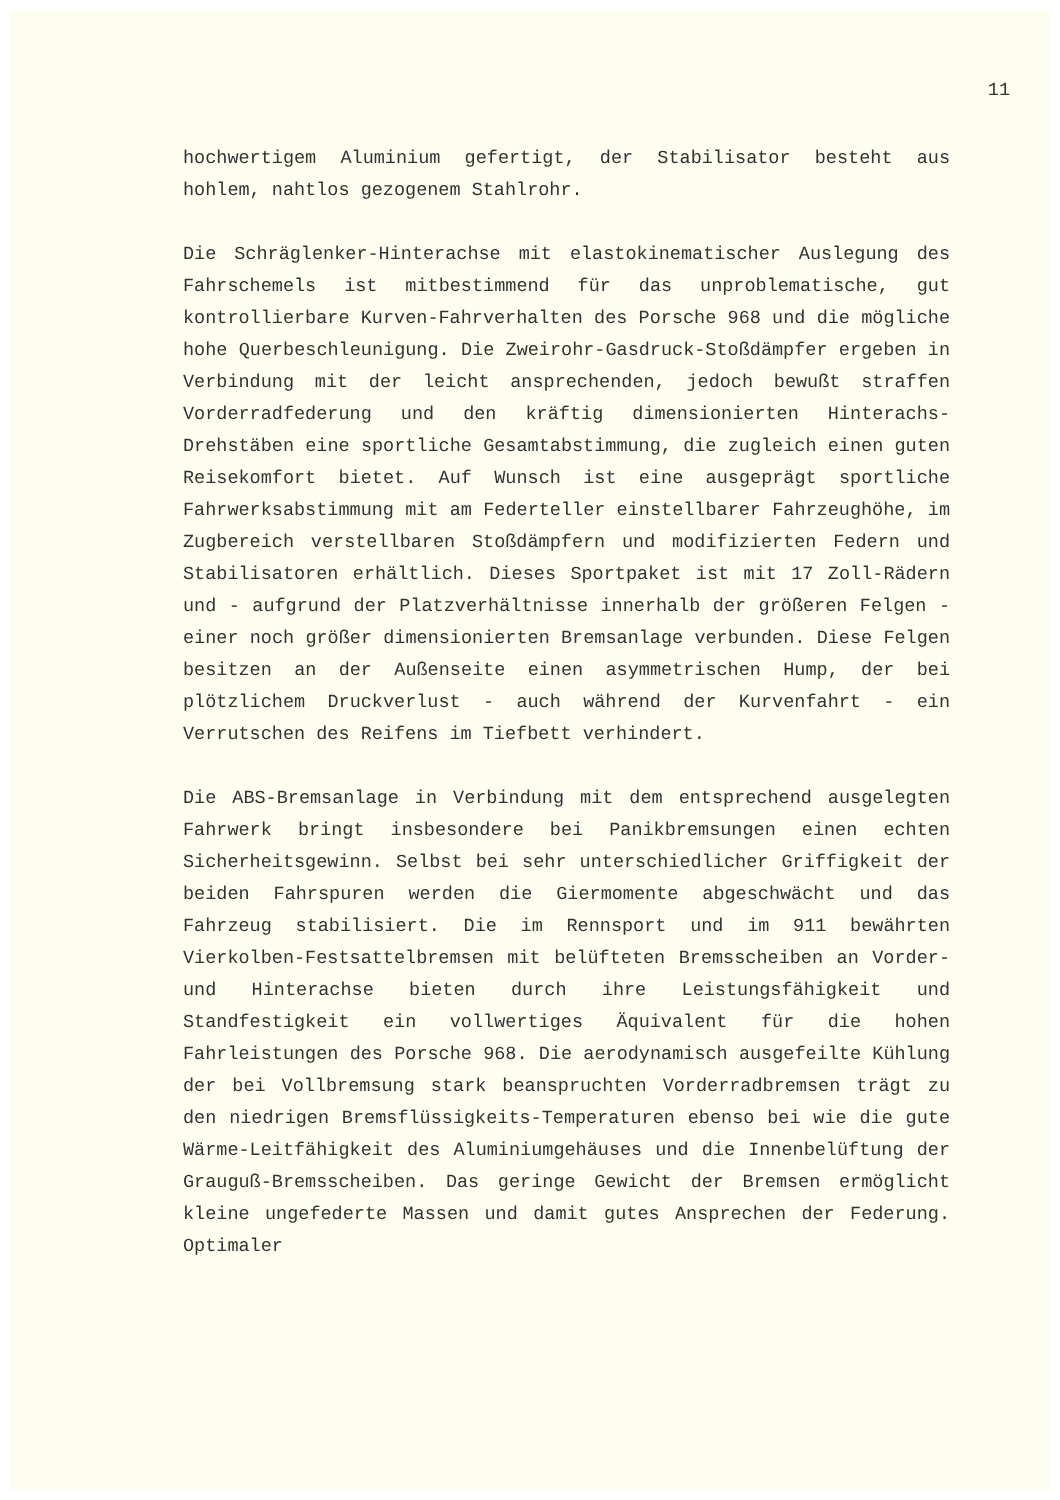11
hochwertigem Aluminium gefertigt, der Stabilisator besteht aus hohlem, nahtlos gezogenem Stahlrohr.
Die Schräglenker-Hinterachse mit elastokinematischer Auslegung des Fahrschemels ist mitbestimmend für das unproblematische, gut kontrollierbare Kurven-Fahrverhalten des Porsche 968 und die mögliche hohe Querbeschleunigung. Die Zweirohr-Gasdruck-Stoßdämpfer ergeben in Verbindung mit der leicht ansprechenden, jedoch bewußt straffen Vorderradfederung und den kräftig dimensionierten Hinterachs-Drehstäben eine sportliche Gesamtabstimmung, die zugleich einen guten Reisekomfort bietet. Auf Wunsch ist eine ausgeprägt sportliche Fahrwerksabstimmung mit am Federteller einstellbarer Fahrzeughöhe, im Zugbereich verstellbaren Stoßdämpfern und modifizierten Federn und Stabilisatoren erhältlich. Dieses Sportpaket ist mit 17 Zoll-Rädern und - aufgrund der Platzverhältnisse innerhalb der größeren Felgen - einer noch größer dimensionierten Bremsanlage verbunden. Diese Felgen besitzen an der Außenseite einen asymmetrischen Hump, der bei plötzlichem Druckverlust - auch während der Kurvenfahrt - ein Verrutschen des Reifens im Tiefbett verhindert.
Die ABS-Bremsanlage in Verbindung mit dem entsprechend ausgelegten Fahrwerk bringt insbesondere bei Panikbremsungen einen echten Sicherheitsgewinn. Selbst bei sehr unterschiedlicher Griffigkeit der beiden Fahrspuren werden die Giermomente abgeschwächt und das Fahrzeug stabilisiert. Die im Rennsport und im 911 bewährten Vierkolben-Festsattelbremsen mit belüfteten Bremsscheiben an Vorder- und Hinterachse bieten durch ihre Leistungsfähigkeit und Standfestigkeit ein vollwertiges Äquivalent für die hohen Fahrleistungen des Porsche 968. Die aerodynamisch ausgefeilte Kühlung der bei Vollbremsung stark beanspruchten Vorderradbremsen trägt zu den niedrigen Bremsflüssigkeits-Temperaturen ebenso bei wie die gute Wärme-Leitfähigkeit des Aluminiumgehäuses und die Innenbelüftung der Grauguß-Bremsscheiben. Das geringe Gewicht der Bremsen ermöglicht kleine ungefederte Massen und damit gutes Ansprechen der Federung. Optimaler